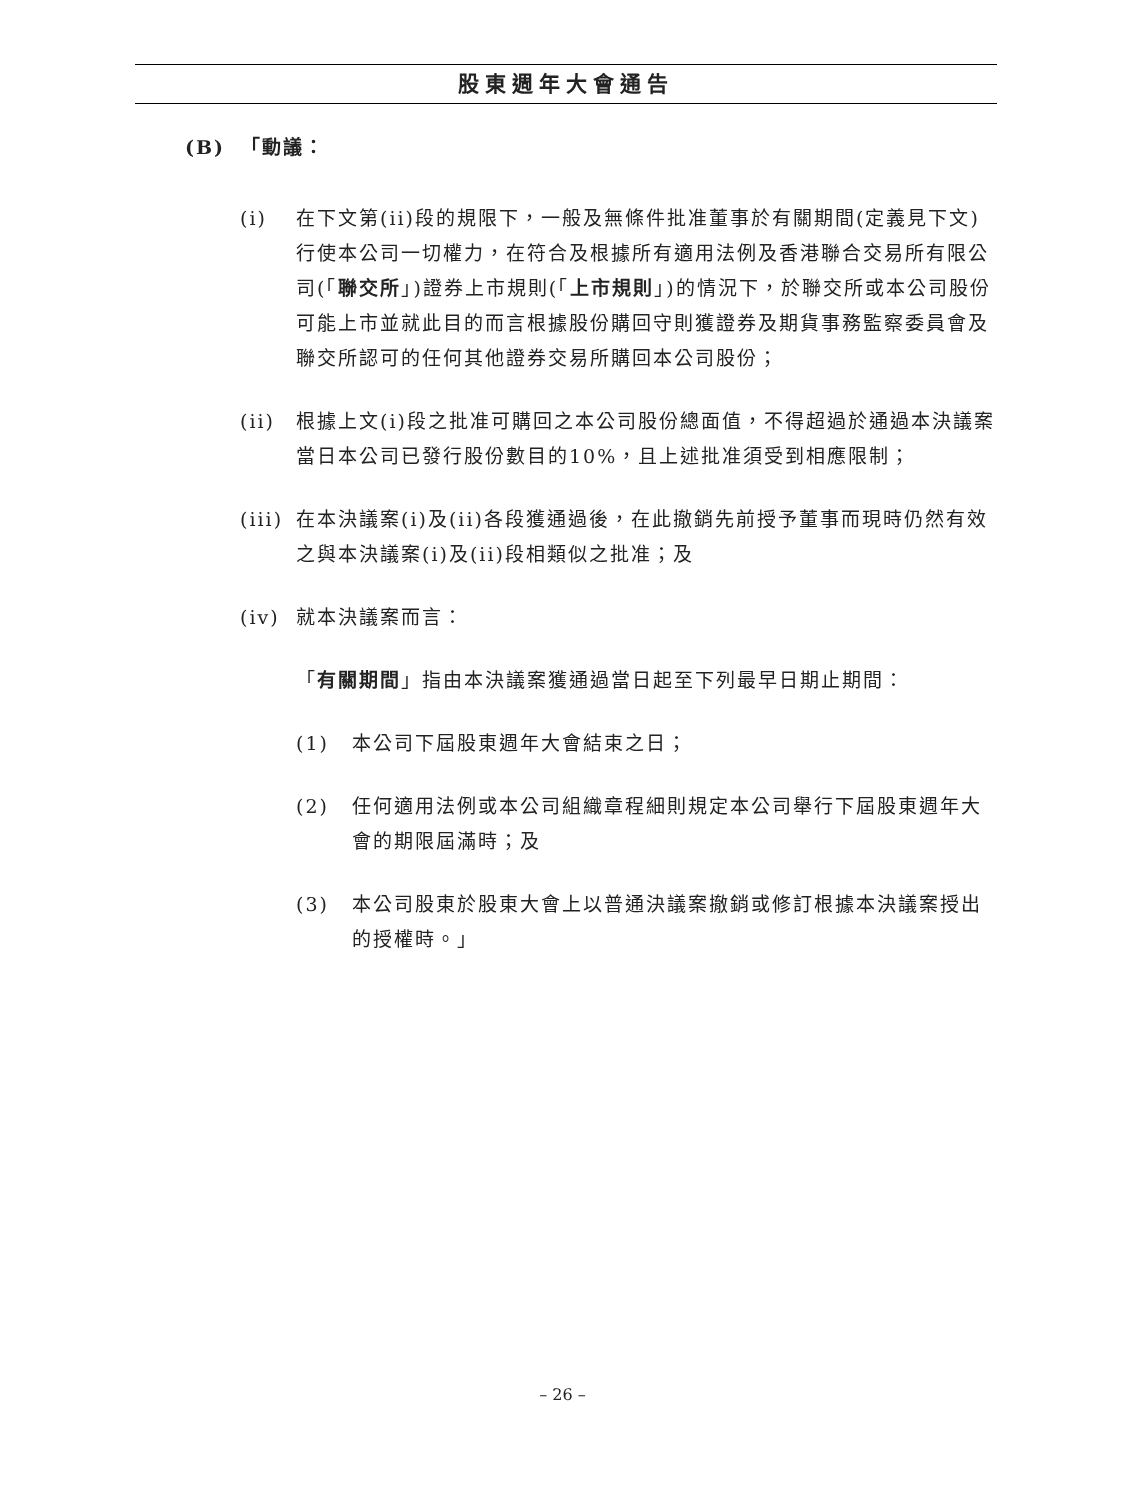股東週年大會通告
(B) 「動議：
(i) 在下文第(ii)段的規限下，一般及無條件批准董事於有關期間(定義見下文)行使本公司一切權力，在符合及根據所有適用法例及香港聯合交易所有限公司(「聯交所」)證券上市規則(「上市規則」)的情況下，於聯交所或本公司股份可能上市並就此目的而言根據股份購回守則獲證券及期貨事務監察委員會及聯交所認可的任何其他證券交易所購回本公司股份；
(ii) 根據上文(i)段之批准可購回之本公司股份總面值，不得超過於通過本決議案當日本公司已發行股份數目的10%，且上述批准須受到相應限制；
(iii)
在本決議案(i)及(ii)各段獲通過後，在此撤銷先前授予董事而現時仍然有效之與本決議案(i)及(ii)段相類似之批准；及
(iv) 就本決議案而言：
「有關期間」指由本決議案獲通過當日起至下列最早日期止期間：
(1) 本公司下屆股東週年大會結束之日；
(2) 任何適用法例或本公司組織章程細則規定本公司舉行下屆股東週年大會的期限屆滿時；及
(3) 本公司股東於股東大會上以普通決議案撤銷或修訂根據本決議案授出的授權時。」
– 26 –